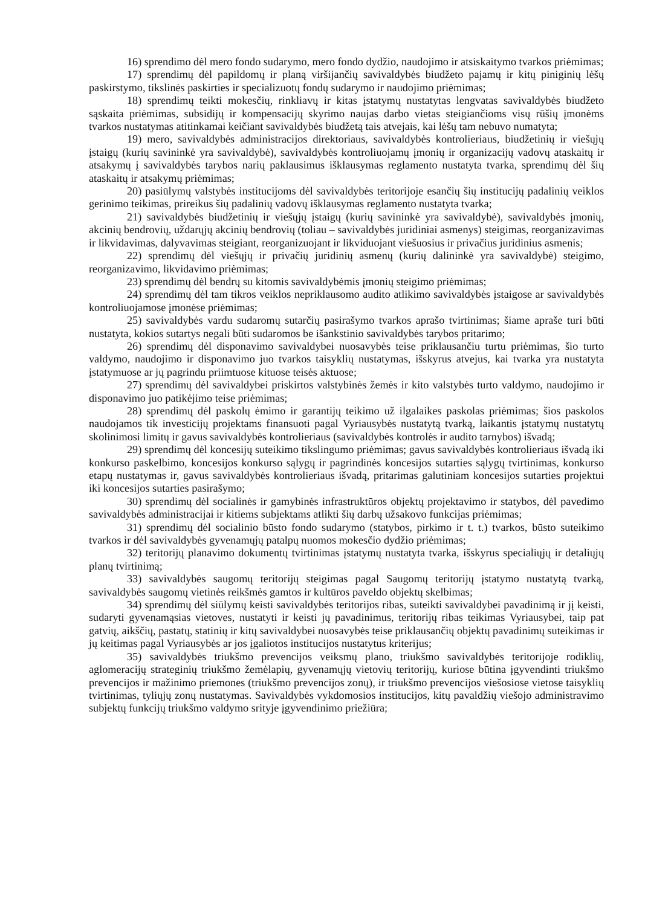16) sprendimo dėl mero fondo sudarymo, mero fondo dydžio, naudojimo ir atsiskaitymo tvarkos priėmimas;
17) sprendimų dėl papildomų ir planą viršijančių savivaldybės biudžeto pajamų ir kitų piniginių lėšų paskirstymo, tikslinės paskirties ir specializuotų fondų sudarymo ir naudojimo priėmimas;
18) sprendimų teikti mokesčių, rinkliavų ir kitas įstatymų nustatytas lengvatas savivaldybės biudžeto sąskaita priėmimas, subsidijų ir kompensacijų skyrimo naujas darbo vietas steigiančioms visų rūšių įmonėms tvarkos nustatymas atitinkamai keičiant savivaldybės biudžetą tais atvejais, kai lėšų tam nebuvo numatyta;
19) mero, savivaldybės administracijos direktoriaus, savivaldybės kontrolieriaus, biudžetinių ir viešųjų įstaigų (kurių savininkė yra savivaldybė), savivaldybės kontroliuojamų įmonių ir organizacijų vadovų ataskaitų ir atsakymų į savivaldybės tarybos narių paklausimus išklausymas reglamento nustatyta tvarka, sprendimų dėl šių ataskaitų ir atsakymų priėmimas;
20) pasiūlymų valstybės institucijoms dėl savivaldybės teritorijoje esančių šių institucijų padalinių veiklos gerinimo teikimas, prireikus šių padalinių vadovų išklausymas reglamento nustatyta tvarka;
21) savivaldybės biudžetinių ir viešųjų įstaigų (kurių savininkė yra savivaldybė), savivaldybės įmonių, akcinių bendrovių, uždarųjų akcinių bendrovių (toliau – savivaldybės juridiniai asmenys) steigimas, reorganizavimas ir likvidavimas, dalyvavimas steigiant, reorganizuojant ir likviduojant viešuosius ir privačius juridinius asmenis;
22) sprendimų dėl viešųjų ir privačių juridinių asmenų (kurių dalininkė yra savivaldybė) steigimo, reorganizavimo, likvidavimo priėmimas;
23) sprendimų dėl bendrų su kitomis savivaldybėmis įmonių steigimo priėmimas;
24) sprendimų dėl tam tikros veiklos nepriklausomo audito atlikimo savivaldybės įstaigose ar savivaldybės kontroliuojamose įmonėse priėmimas;
25) savivaldybės vardu sudaromų sutarčių pasirašymo tvarkos aprašo tvirtinimas; šiame apraše turi būti nustatyta, kokios sutartys negali būti sudaromos be išankstinio savivaldybės tarybos pritarimo;
26) sprendimų dėl disponavimo savivaldybei nuosavybės teise priklausančiu turtu priėmimas, šio turto valdymo, naudojimo ir disponavimo juo tvarkos taisyklių nustatymas, išskyrus atvejus, kai tvarka yra nustatyta įstatymuose ar jų pagrindu priimtuose kituose teisės aktuose;
27) sprendimų dėl savivaldybei priskirtos valstybinės žemės ir kito valstybės turto valdymo, naudojimo ir disponavimo juo patikėjimo teise priėmimas;
28) sprendimų dėl paskolų ėmimo ir garantijų teikimo už ilgalaikes paskolas priėmimas; šios paskolos naudojamos tik investicijų projektams finansuoti pagal Vyriausybės nustatytą tvarką, laikantis įstatymų nustatytų skolinimosi limitų ir gavus savivaldybės kontrolieriaus (savivaldybės kontrolės ir audito tarnybos) išvadą;
29) sprendimų dėl koncesijų suteikimo tikslingumo priėmimas; gavus savivaldybės kontrolieriaus išvadą iki konkurso paskelbimo, koncesijos konkurso sąlygų ir pagrindinės koncesijos sutarties sąlygų tvirtinimas, konkurso etapų nustatymas ir, gavus savivaldybės kontrolieriaus išvadą, pritarimas galutiniam koncesijos sutarties projektui iki koncesijos sutarties pasirašymo;
30) sprendimų dėl socialinės ir gamybinės infrastruktūros objektų projektavimo ir statybos, dėl pavedimo savivaldybės administracijai ir kitiems subjektams atlikti šių darbų užsakovo funkcijas priėmimas;
31) sprendimų dėl socialinio būsto fondo sudarymo (statybos, pirkimo ir t. t.) tvarkos, būsto suteikimo tvarkos ir dėl savivaldybės gyvenamųjų patalpų nuomos mokesčio dydžio priėmimas;
32) teritorijų planavimo dokumentų tvirtinimas įstatymų nustatyta tvarka, išskyrus specialiųjų ir detaliųjų planų tvirtinimą;
33) savivaldybės saugomų teritorijų steigimas pagal Saugomų teritorijų įstatymo nustatytą tvarką, savivaldybės saugomų vietinės reikšmės gamtos ir kultūros paveldo objektų skelbimas;
34) sprendimų dėl siūlymų keisti savivaldybės teritorijos ribas, suteikti savivaldybei pavadinimą ir jį keisti, sudaryti gyvenamąsias vietoves, nustatyti ir keisti jų pavadinimus, teritorijų ribas teikimas Vyriausybei, taip pat gatvių, aikščių, pastatų, statinių ir kitų savivaldybei nuosavybės teise priklausančių objektų pavadinimų suteikimas ir jų keitimas pagal Vyriausybės ar jos įgaliotos institucijos nustatytus kriterijus;
35) savivaldybės triukšmo prevencijos veiksmų plano, triukšmo savivaldybės teritorijoje rodiklių, aglomeracijų strateginių triukšmo žemėlapių, gyvenamųjų vietovių teritorijų, kuriose būtina įgyvendinti triukšmo prevencijos ir mažinimo priemones (triukšmo prevencijos zonų), ir triukšmo prevencijos viešosiose vietose taisyklių tvirtinimas, tyliųjų zonų nustatymas. Savivaldybės vykdomosios institucijos, kitų pavaldžių viešojo administravimo subjektų funkcijų triukšmo valdymo srityje įgyvendinimo priežiūra;